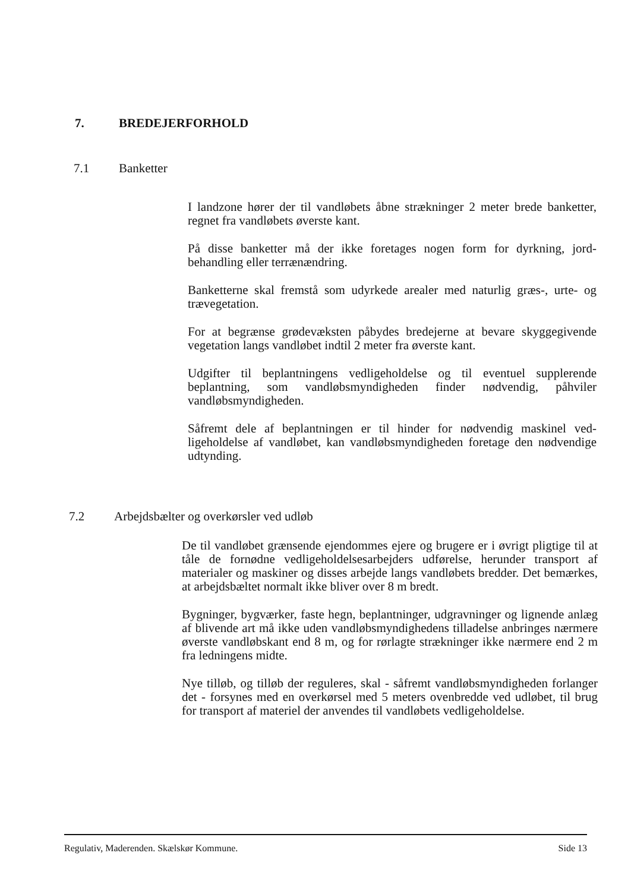7. BREDEJERFORHOLD
7.1 Banketter
I landzone hører der til vandløbets åbne strækninger 2 meter brede banketter, regnet fra vandløbets øverste kant.
På disse banketter må der ikke foretages nogen form for dyrkning, jord­behandling eller terrænændring.
Banketterne skal fremstå som udyrkede arealer med naturlig græs-, urte- og trævegetation.
For at begrænse grødevæksten påbydes bredejerne at bevare skyggegi­vende vegetation langs vandløbet indtil 2 meter fra øverste kant.
Udgifter til beplantningens vedligeholdelse og til eventuel supplerende beplantning, som vandløbsmyndigheden finder nødvendig, påhviler vandløbsmyndigheden.
Såfremt dele af beplantningen er til hinder for nødvendig maskinel ved­ligeholdelse af vandløbet, kan vandløbsmyndigheden foretage den nød­vendige udtynding.
7.2 Arbejdsbælter og overkørsler ved udløb
De til vandløbet grænsende ejendommes ejere og brugere er i øvrigt pligtige til at tåle de fornødne vedligeholdelsesarbejders udførelse, her­under transport af materialer og maskiner og disses arbejde langs vand­løbets bredder. Det bemærkes, at arbejdsbæltet normalt ikke bliver over 8 m bredt.
Bygninger, bygværker, faste hegn, beplantninger, udgravninger og lig­nende anlæg af blivende art må ikke uden vandløbsmyndighedens til­ladelse anbringes nærmere øverste vandløbskant end 8 m, og for rørlagte strækninger ikke nærmere end 2 m fra ledningens midte.
Nye tilløb, og tilløb der reguleres, skal - såfremt vandløbsmyndigheden forlanger det - forsynes med en overkørsel med 5 meters ovenbredde ved udløbet, til brug for transport af materiel der anvendes til vandløbets vedligeholdelse.
Regulativ, Maderenden. Skælskør Kommune. Side 13